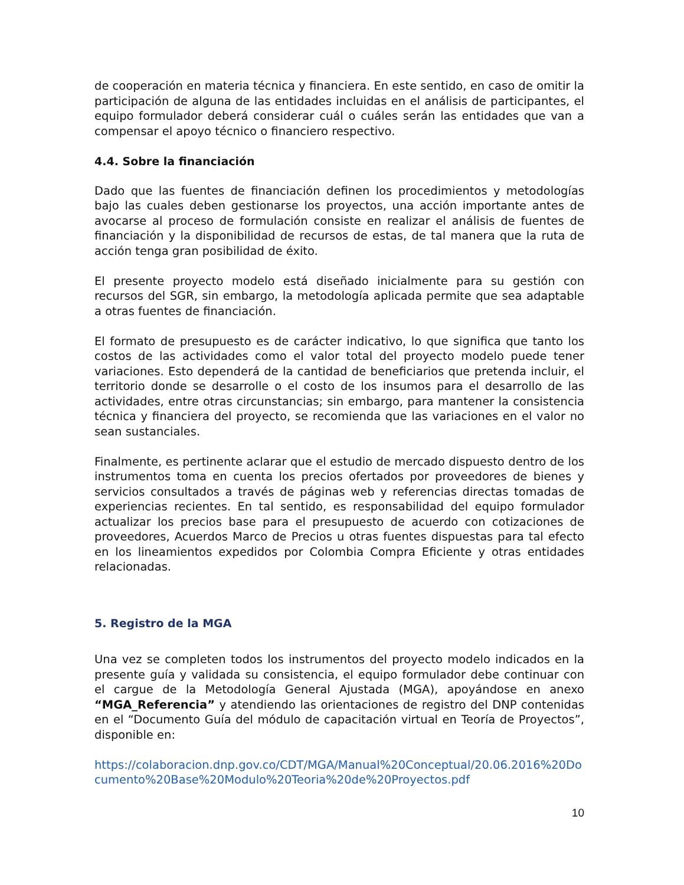de cooperación en materia técnica y financiera. En este sentido, en caso de omitir la participación de alguna de las entidades incluidas en el análisis de participantes, el equipo formulador deberá considerar cuál o cuáles serán las entidades que van a compensar el apoyo técnico o financiero respectivo.
4.4. Sobre la financiación
Dado que las fuentes de financiación definen los procedimientos y metodologías bajo las cuales deben gestionarse los proyectos, una acción importante antes de avocarse al proceso de formulación consiste en realizar el análisis de fuentes de financiación y la disponibilidad de recursos de estas, de tal manera que la ruta de acción tenga gran posibilidad de éxito.
El presente proyecto modelo está diseñado inicialmente para su gestión con recursos del SGR, sin embargo, la metodología aplicada permite que sea adaptable a otras fuentes de financiación.
El formato de presupuesto es de carácter indicativo, lo que significa que tanto los costos de las actividades como el valor total del proyecto modelo puede tener variaciones. Esto dependerá de la cantidad de beneficiarios que pretenda incluir, el territorio donde se desarrolle o el costo de los insumos para el desarrollo de las actividades, entre otras circunstancias; sin embargo, para mantener la consistencia técnica y financiera del proyecto, se recomienda que las variaciones en el valor no sean sustanciales.
Finalmente, es pertinente aclarar que el estudio de mercado dispuesto dentro de los instrumentos toma en cuenta los precios ofertados por proveedores de bienes y servicios consultados a través de páginas web y referencias directas tomadas de experiencias recientes. En tal sentido, es responsabilidad del equipo formulador actualizar los precios base para el presupuesto de acuerdo con cotizaciones de proveedores, Acuerdos Marco de Precios u otras fuentes dispuestas para tal efecto en los lineamientos expedidos por Colombia Compra Eficiente y otras entidades relacionadas.
5. Registro de la MGA
Una vez se completen todos los instrumentos del proyecto modelo indicados en la presente guía y validada su consistencia, el equipo formulador debe continuar con el cargue de la Metodología General Ajustada (MGA), apoyándose en anexo “MGA_Referencia” y atendiendo las orientaciones de registro del DNP contenidas en el “Documento Guía del módulo de capacitación virtual en Teoría de Proyectos”, disponible en:
https://colaboracion.dnp.gov.co/CDT/MGA/Manual%20Conceptual/20.06.2016%20Documento%20Base%20Modulo%20Teoria%20de%20Proyectos.pdf
10